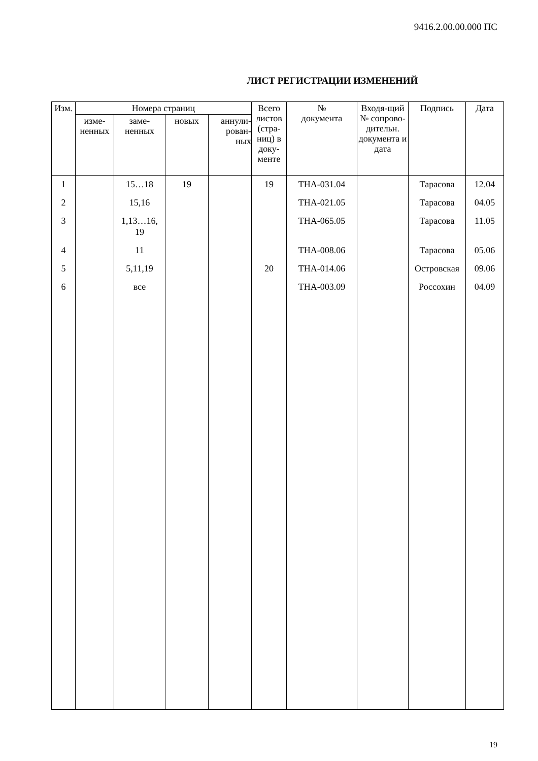9416.2.00.00.000 ПС
ЛИСТ РЕГИСТРАЦИИ ИЗМЕНЕНИЙ
| Изм. | Номера страниц | | | | Всего листов (стра-ниц) в доку-менте | № документа | Входя-щий № сопрово-дительн. документа и дата | Подпись | Дата |
| --- | --- | --- | --- | --- | --- | --- | --- | --- | --- |
| | изме- ненных | заме- ненных | новых | аннули- рован- ных | | | | | |
| 1 | | 15…18 | 19 | | 19 | ТНА-031.04 | | Тарасова | 12.04 |
| 2 | | 15,16 | | | | ТНА-021.05 | | Тарасова | 04.05 |
| 3 | | 1,13…16, 19 | | | | ТНА-065.05 | | Тарасова | 11.05 |
| 4 | | 11 | | | | ТНА-008.06 | | Тарасова | 05.06 |
| 5 | | 5,11,19 | | | 20 | ТНА-014.06 | | Островская | 09.06 |
| 6 | | все | | | | ТНА-003.09 | | Россохин | 04.09 |
19